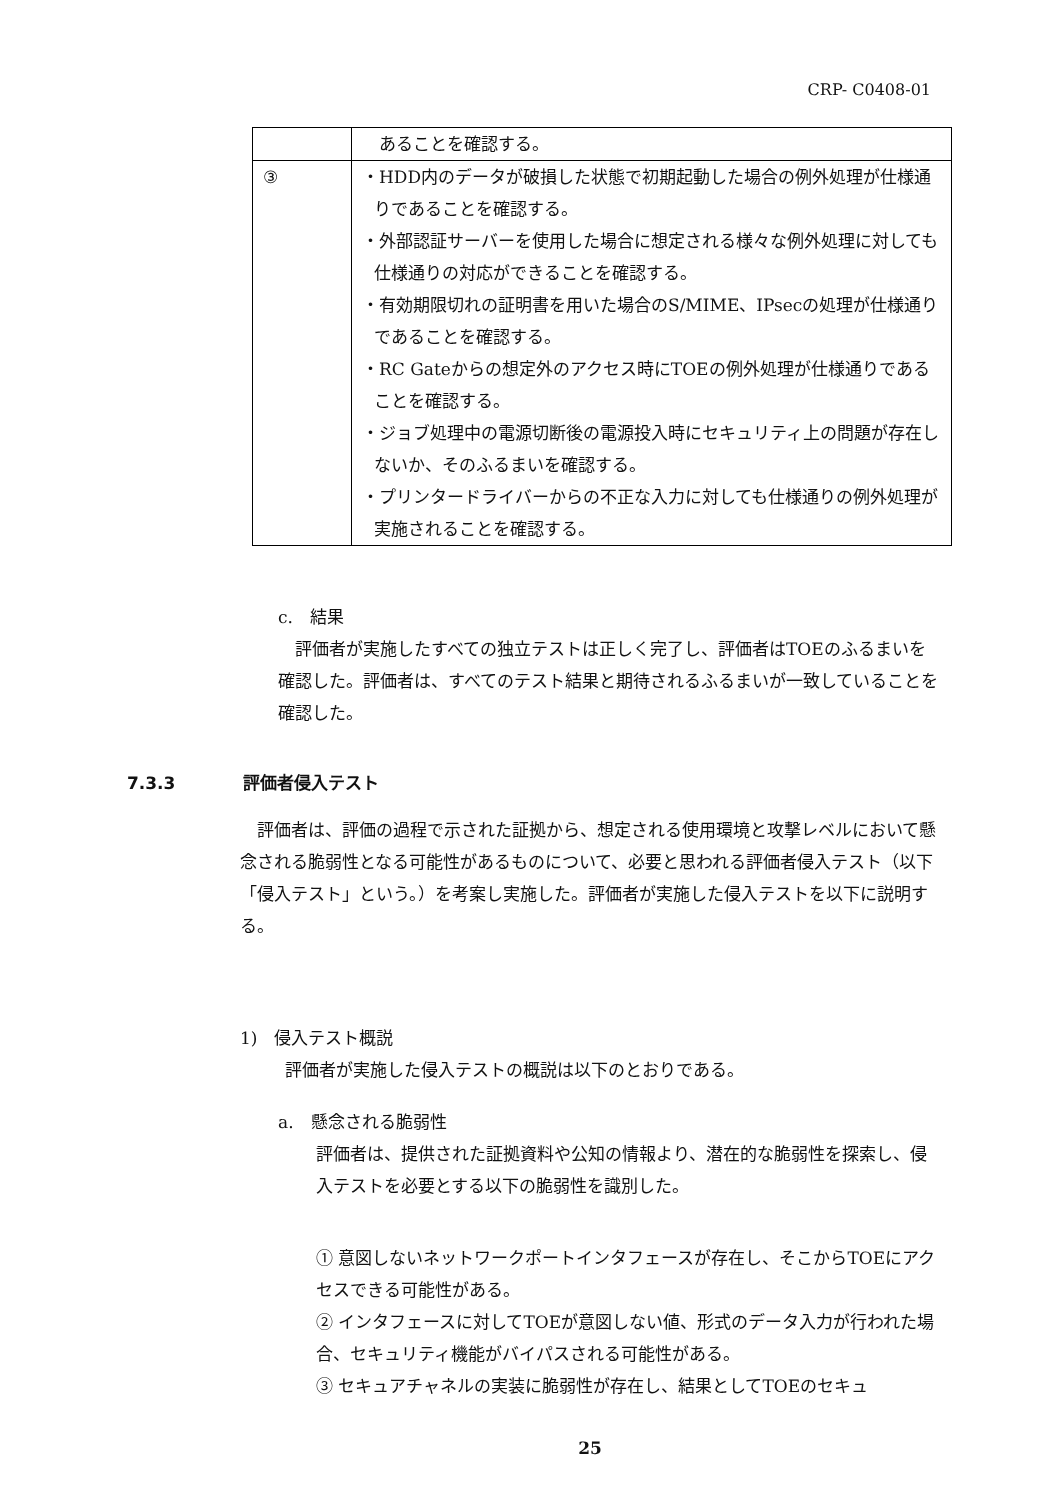CRP- C0408-01
| | あることを確認する。 |
| ③ | ・HDD内のデータが破損した状態で初期起動した場合の例外処理が仕様通りであることを確認する。 ・外部認証サーバーを使用した場合に想定される様々な例外処理に対しても仕様通りの対応ができることを確認する。 ・有効期限切れの証明書を用いた場合のS/MIME、IPsecの処理が仕様通りであることを確認する。 ・RC Gateからの想定外のアクセス時にTOEの例外処理が仕様通りであることを確認する。 ・ジョブ処理中の電源切断後の電源投入時にセキュリティ上の問題が存在しないか、そのふるまいを確認する。 ・プリンタードライバーからの不正な入力に対しても仕様通りの例外処理が実施されることを確認する。 |
c.　結果
　評価者が実施したすべての独立テストは正しく完了し、評価者はTOEのふるまいを確認した。評価者は、すべてのテスト結果と期待されるふるまいが一致していることを確認した。
7.3.3　　　　評価者侵入テスト
　評価者は、評価の過程で示された証拠から、想定される使用環境と攻撃レベルにおいて懸念される脆弱性となる可能性があるものについて、必要と思われる評価者侵入テスト（以下「侵入テスト」という。）を考案し実施した。評価者が実施した侵入テストを以下に説明する。
1)　侵入テスト概説
評価者が実施した侵入テストの概説は以下のとおりである。
a.　懸念される脆弱性
評価者は、提供された証拠資料や公知の情報より、潜在的な脆弱性を探索し、侵入テストを必要とする以下の脆弱性を識別した。
① 意図しないネットワークポートインタフェースが存在し、そこからTOEにアクセスできる可能性がある。
② インタフェースに対してTOEが意図しない値、形式のデータ入力が行われた場合、セキュリティ機能がバイパスされる可能性がある。
③ セキュアチャネルの実装に脆弱性が存在し、結果としてTOEのセキュ
25